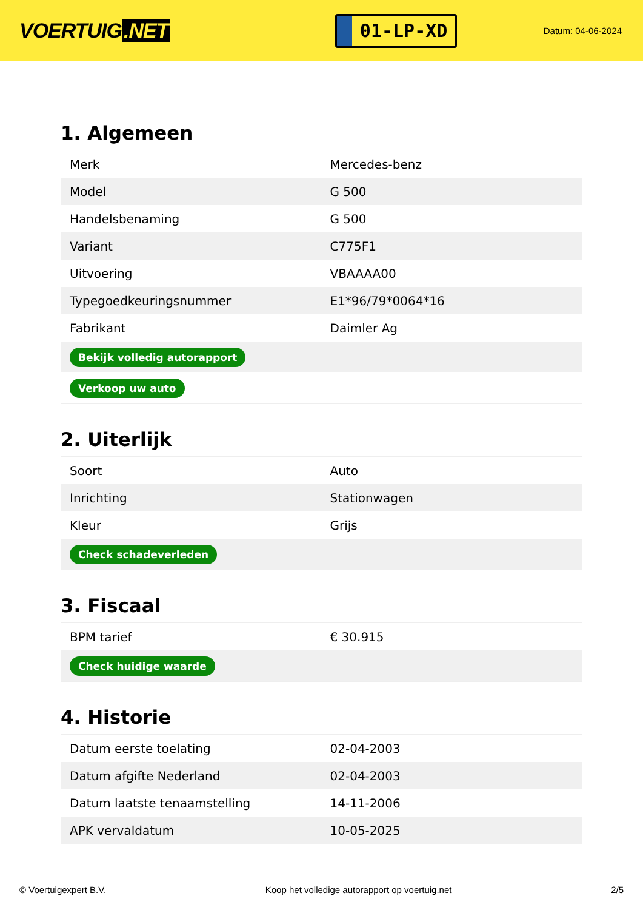VOERTUIG.NET
01-LP-XD
Datum: 04-06-2024
1. Algemeen
| Merk | Mercedes-benz |
| Model | G 500 |
| Handelsbenaming | G 500 |
| Variant | C775F1 |
| Uitvoering | VBAAAA00 |
| Typegoedkeuringsnummer | E1*96/79*0064*16 |
| Fabrikant | Daimler Ag |
| Bekijk volledig autorapport | |
| Verkoop uw auto | |
2. Uiterlijk
| Soort | Auto |
| Inrichting | Stationwagen |
| Kleur | Grijs |
| Check schadeverleden | |
3. Fiscaal
| BPM tarief | € 30.915 |
| Check huidige waarde | |
4. Historie
| Datum eerste toelating | 02-04-2003 |
| Datum afgifte Nederland | 02-04-2003 |
| Datum laatste tenaamstelling | 14-11-2006 |
| APK vervaldatum | 10-05-2025 |
© Voertuigexpert B.V. Koop het volledige autorapport op voertuig.net 2/5